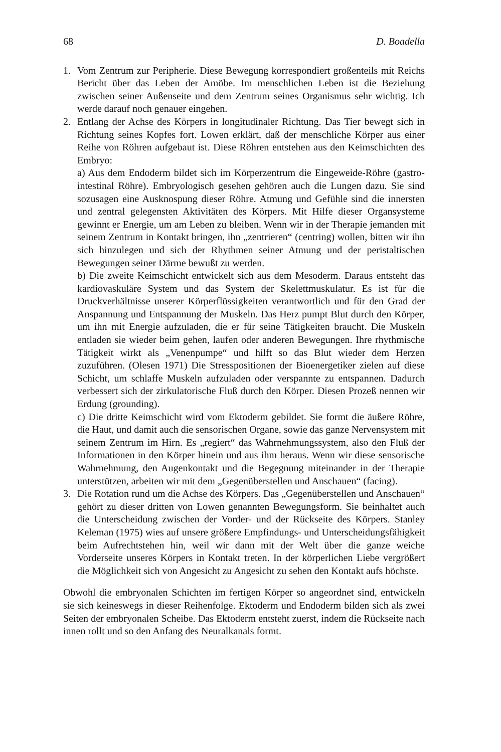68 D. Boadella
1. Vom Zentrum zur Peripherie. Diese Bewegung korrespondiert großenteils mit Reichs Bericht über das Leben der Amöbe. Im menschlichen Leben ist die Beziehung zwischen seiner Außenseite und dem Zentrum seines Organismus sehr wichtig. Ich werde darauf noch genauer eingehen.
2. Entlang der Achse des Körpers in longitudinaler Richtung. Das Tier bewegt sich in Richtung seines Kopfes fort. Lowen erklärt, daß der menschliche Körper aus einer Reihe von Röhren aufgebaut ist. Diese Röhren entstehen aus den Keimschichten des Embryo:
a) Aus dem Endoderm bildet sich im Körperzentrum die Eingeweide-Röhre (gastro-intestinal Röhre). Embryologisch gesehen gehören auch die Lungen dazu. Sie sind sozusagen eine Ausknospung dieser Röhre. Atmung und Gefühle sind die innersten und zentral gelegensten Aktivitäten des Körpers. Mit Hilfe dieser Organsysteme gewinnt er Energie, um am Leben zu bleiben. Wenn wir in der Therapie jemanden mit seinem Zentrum in Kontakt bringen, ihn „zentrieren“ (centring) wollen, bitten wir ihn sich hinzulegen und sich der Rhythmen seiner Atmung und der peristaltischen Bewegungen seiner Därme bewußt zu werden.
b) Die zweite Keimschicht entwickelt sich aus dem Mesoderm. Daraus entsteht das kardiovaskuläre System und das System der Skelettmuskulatur. Es ist für die Druckverhältnisse unserer Körperflüssigkeiten verantwortlich und für den Grad der Anspannung und Entspannung der Muskeln. Das Herz pumpt Blut durch den Körper, um ihn mit Energie aufzuladen, die er für seine Tätigkeiten braucht. Die Muskeln entladen sie wieder beim gehen, laufen oder anderen Bewegungen. Ihre rhythmische Tätigkeit wirkt als „Venenpumpe“ und hilft so das Blut wieder dem Herzen zuzuführen. (Olesen 1971) Die Stresspositionen der Bioenergetiker zielen auf diese Schicht, um schlaffe Muskeln aufzuladen oder verspannte zu entspannen. Dadurch verbessert sich der zirkulatorische Fluß durch den Körper. Diesen Prozeß nennen wir Erdung (grounding).
c) Die dritte Keimschicht wird vom Ektoderm gebildet. Sie formt die äußere Röhre, die Haut, und damit auch die sensorischen Organe, sowie das ganze Nervensystem mit seinem Zentrum im Hirn. Es „regiert“ das Wahrnehmungssystem, also den Fluß der Informationen in den Körper hinein und aus ihm heraus. Wenn wir diese sensorische Wahrnehmung, den Augenkontakt und die Begegnung miteinander in der Therapie unterstützen, arbeiten wir mit dem „Gegenüberstellen und Anschauen“ (facing).
3. Die Rotation rund um die Achse des Körpers. Das „Gegenüberstellen und Anschauen“ gehört zu dieser dritten von Lowen genannten Bewegungsform. Sie beinhaltet auch die Unterscheidung zwischen der Vorder- und der Rückseite des Körpers. Stanley Keleman (1975) wies auf unsere größere Empfindungs- und Unterscheidungsfähigkeit beim Aufrechtstehen hin, weil wir dann mit der Welt über die ganze weiche Vorderseite unseres Körpers in Kontakt treten. In der körperlichen Liebe vergrößert die Möglichkeit sich von Angesicht zu Angesicht zu sehen den Kontakt aufs höchste.
Obwohl die embryonalen Schichten im fertigen Körper so angeordnet sind, entwickeln sie sich keineswegs in dieser Reihenfolge. Ektoderm und Endoderm bilden sich als zwei Seiten der embryonalen Scheibe. Das Ektoderm entsteht zuerst, indem die Rückseite nach innen rollt und so den Anfang des Neuralkanals formt.